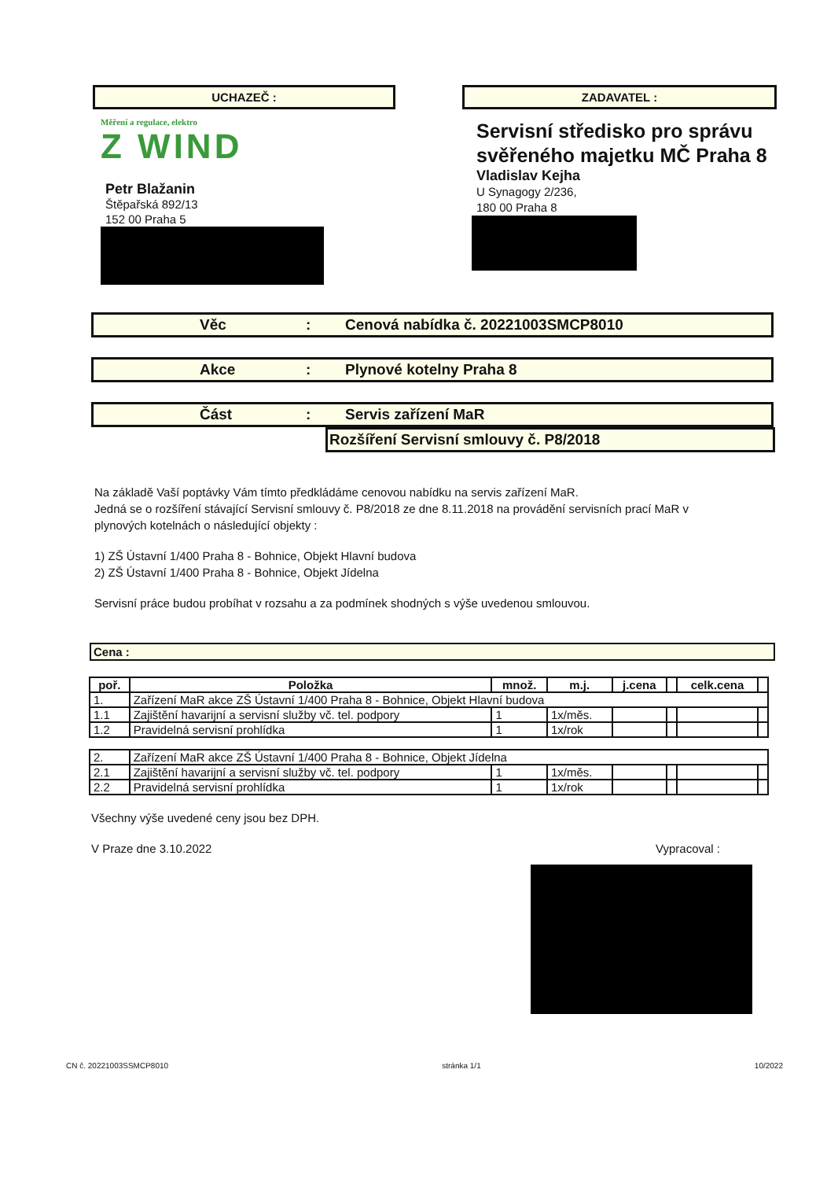UCHAZEČ :
Měření a regulace, elektro
Z WIND
Petr Blažanin
Štěpařská 892/13
152 00 Praha 5
ZADAVATEL :
Servisní středisko pro správu svěřeného majetku MČ Praha 8
Vladislav Kejha
U Synagogy 2/236,
180 00 Praha 8
Věc: Cenová nabídka č. 20221003SMCP8010
Akce: Plynové kotelny Praha 8
Část: Servis zařízení MaR
Rozšíření Servisní smlouvy č. P8/2018
Na základě Vaší poptávky Vám tímto předkládáme cenovou nabídku na servis zařízení MaR.
Jedná se o rozšíření stávající Servisní smlouvy č. P8/2018 ze dne 8.11.2018 na provádění servisních prací MaR v plynových kotelnách o následující objekty :
1) ZŠ Ústavní 1/400 Praha 8 - Bohnice, Objekt Hlavní budova
2) ZŠ Ústavní 1/400 Praha 8 - Bohnice, Objekt Jídelna
Servisní práce budou probíhat v rozsahu a za podmínek shodných s výše uvedenou smlouvou.
Cena :
| poř. | Položka | množ. | m.j. | j.cena | | celk.cena | |
| --- | --- | --- | --- | --- | --- | --- | --- |
| 1. | Zařízení MaR akce ZŠ Ústavní 1/400 Praha 8 - Bohnice, Objekt Hlavní budova | | | | | | |
| 1.1 | Zajištění havarijní a servisní služby vč. tel. podpory | 1 | 1x/měs. | | | | |
| 1.2 | Pravidelná servisní prohlídka | 1 | 1x/rok | | | | |
| 2. | Zařízení MaR akce ZŠ Ústavní 1/400 Praha 8 - Bohnice, Objekt Jídelna | | | | | | |
| 2.1 | Zajištění havarijní a servisní služby vč. tel. podpory | 1 | 1x/měs. | | | | |
| 2.2 | Pravidelná servisní prohlídka | 1 | 1x/rok | | | | |
Všechny výše uvedené ceny jsou bez DPH.
V Praze dne 3.10.2022 Vypracoval :
CN č. 20221003SSMCP8010 stránka 1/1 10/2022